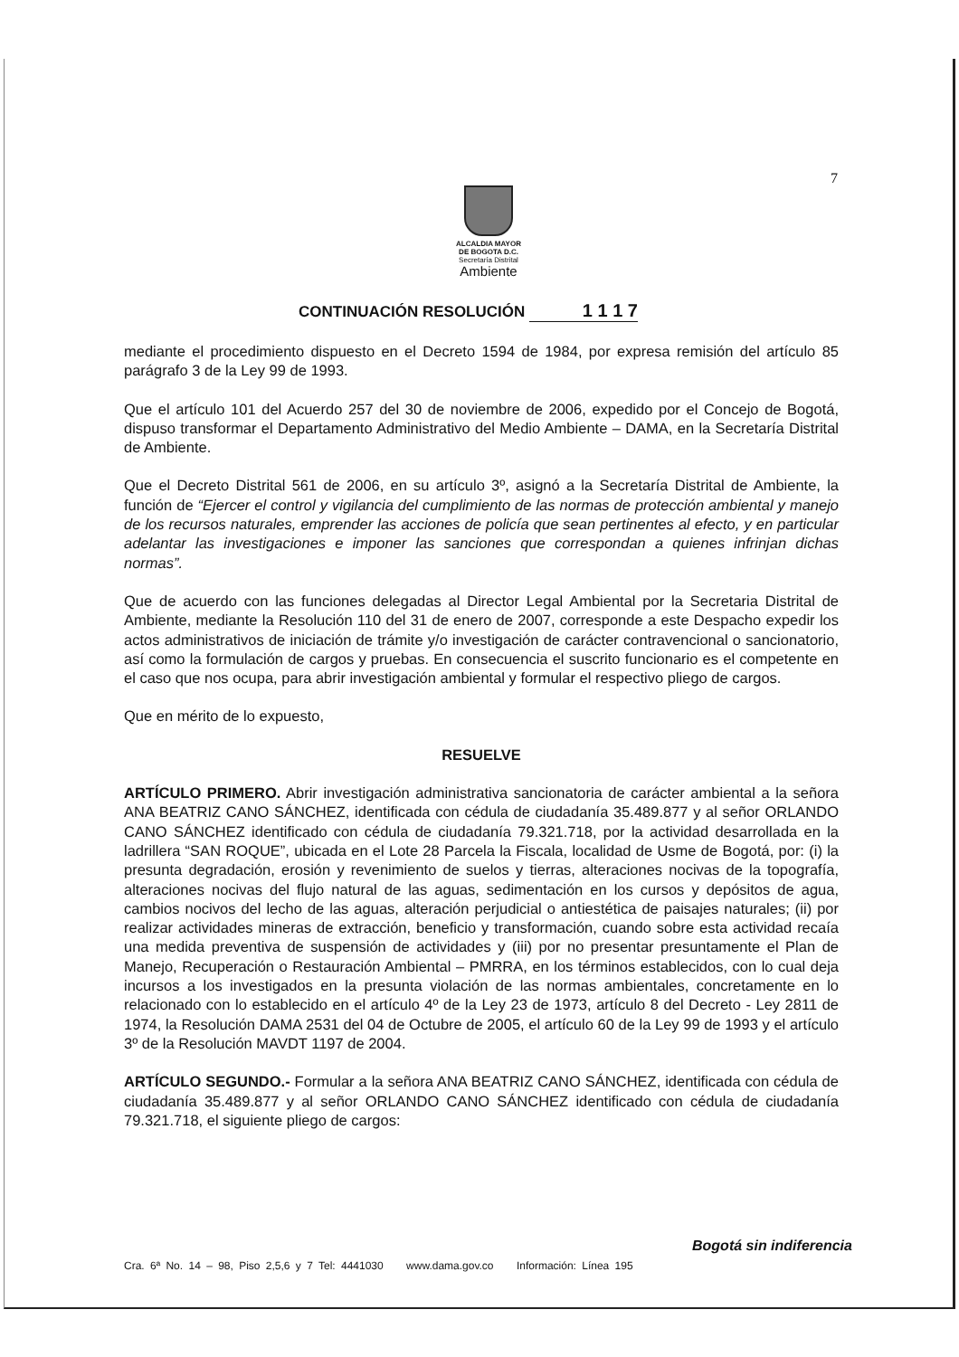7
ALCALDIA MAYOR
DE BOGOTA D.C.
Secretaría Distrital
Ambiente
CONTINUACIÓN RESOLUCIÓN 1 1 1 7
mediante el procedimiento dispuesto en el Decreto 1594 de 1984, por expresa remisión del artículo 85 parágrafo 3 de la Ley 99 de 1993.
Que el artículo 101 del Acuerdo 257 del 30 de noviembre de 2006, expedido por el Concejo de Bogotá, dispuso transformar el Departamento Administrativo del Medio Ambiente – DAMA, en la Secretaría Distrital de Ambiente.
Que el Decreto Distrital 561 de 2006, en su artículo 3º, asignó a la Secretaría Distrital de Ambiente, la función de “Ejercer el control y vigilancia del cumplimiento de las normas de protección ambiental y manejo de los recursos naturales, emprender las acciones de policía que sean pertinentes al efecto, y en particular adelantar las investigaciones e imponer las sanciones que correspondan a quienes infrinjan dichas normas”.
Que de acuerdo con las funciones delegadas al Director Legal Ambiental por la Secretaria Distrital de Ambiente, mediante la Resolución 110 del 31 de enero de 2007, corresponde a este Despacho expedir los actos administrativos de iniciación de trámite y/o investigación de carácter contravencional o sancionatorio, así como la formulación de cargos y pruebas. En consecuencia el suscrito funcionario es el competente en el caso que nos ocupa, para abrir investigación ambiental y formular el respectivo pliego de cargos.
Que en mérito de lo expuesto,
RESUELVE
ARTÍCULO PRIMERO. Abrir investigación administrativa sancionatoria de carácter ambiental a la señora ANA BEATRIZ CANO SÁNCHEZ, identificada con cédula de ciudadanía 35.489.877 y al señor ORLANDO CANO SÁNCHEZ identificado con cédula de ciudadanía 79.321.718, por la actividad desarrollada en la ladrillera “SAN ROQUE”, ubicada en el Lote 28 Parcela la Fiscala, localidad de Usme de Bogotá, por: (i) la presunta degradación, erosión y revenimiento de suelos y tierras, alteraciones nocivas de la topografía, alteraciones nocivas del flujo natural de las aguas, sedimentación en los cursos y depósitos de agua, cambios nocivos del lecho de las aguas, alteración perjudicial o antiestética de paisajes naturales; (ii) por realizar actividades mineras de extracción, beneficio y transformación, cuando sobre esta actividad recaía una medida preventiva de suspensión de actividades y (iii) por no presentar presuntamente el Plan de Manejo, Recuperación o Restauración Ambiental – PMRRA, en los términos establecidos, con lo cual deja incursos a los investigados en la presunta violación de las normas ambientales, concretamente en lo relacionado con lo establecido en el artículo 4º de la Ley 23 de 1973, artículo 8 del Decreto - Ley 2811 de 1974, la Resolución DAMA 2531 del 04 de Octubre de 2005, el artículo 60 de la Ley 99 de 1993 y el artículo 3º de la Resolución MAVDT 1197 de 2004.
ARTÍCULO SEGUNDO.- Formular a la señora ANA BEATRIZ CANO SÁNCHEZ, identificada con cédula de ciudadanía 35.489.877 y al señor ORLANDO CANO SÁNCHEZ identificado con cédula de ciudadanía 79.321.718, el siguiente pliego de cargos:
Bogotá sin indiferencia
Cra. 6ª No. 14 – 98, Piso 2,5,6 y 7 Tel: 4441030 www.dama.gov.co Información: Línea 195